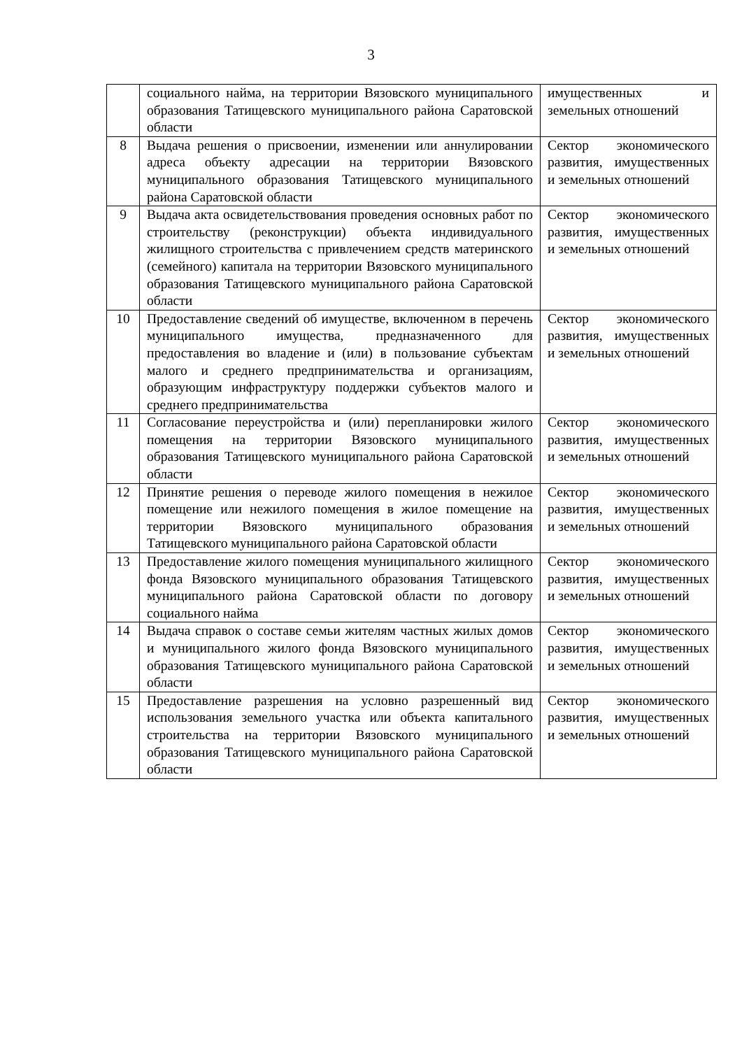3
| | социального найма, на территории Вязовского муниципального образования Татищевского муниципального района Саратовской области | имущественных и земельных отношений |
| 8 | Выдача решения о присвоении, изменении или аннулировании адреса объекту адресации на территории Вязовского муниципального образования Татищевского муниципального района Саратовской области | Сектор экономического развития, имущественных и земельных отношений |
| 9 | Выдача акта освидетельствования проведения основных работ по строительству (реконструкции) объекта индивидуального жилищного строительства с привлечением средств материнского (семейного) капитала на территории Вязовского муниципального образования Татищевского муниципального района Саратовской области | Сектор экономического развития, имущественных и земельных отношений |
| 10 | Предоставление сведений об имуществе, включенном в перечень муниципального имущества, предназначенного для предоставления во владение и (или) в пользование субъектам малого и среднего предпринимательства и организациям, образующим инфраструктуру поддержки субъектов малого и среднего предпринимательства | Сектор экономического развития, имущественных и земельных отношений |
| 11 | Согласование переустройства и (или) перепланировки жилого помещения на территории Вязовского муниципального образования Татищевского муниципального района Саратовской области | Сектор экономического развития, имущественных и земельных отношений |
| 12 | Принятие решения о переводе жилого помещения в нежилое помещение или нежилого помещения в жилое помещение на территории Вязовского муниципального образования Татищевского муниципального района Саратовской области | Сектор экономического развития, имущественных и земельных отношений |
| 13 | Предоставление жилого помещения муниципального жилищного фонда Вязовского муниципального образования Татищевского муниципального района Саратовской области по договору социального найма | Сектор экономического развития, имущественных и земельных отношений |
| 14 | Выдача справок о составе семьи жителям частных жилых домов и муниципального жилого фонда Вязовского муниципального образования Татищевского муниципального района Саратовской области | Сектор экономического развития, имущественных и земельных отношений |
| 15 | Предоставление разрешения на условно разрешенный вид использования земельного участка или объекта капитального строительства на территории Вязовского муниципального образования Татищевского муниципального района Саратовской области | Сектор экономического развития, имущественных и земельных отношений |